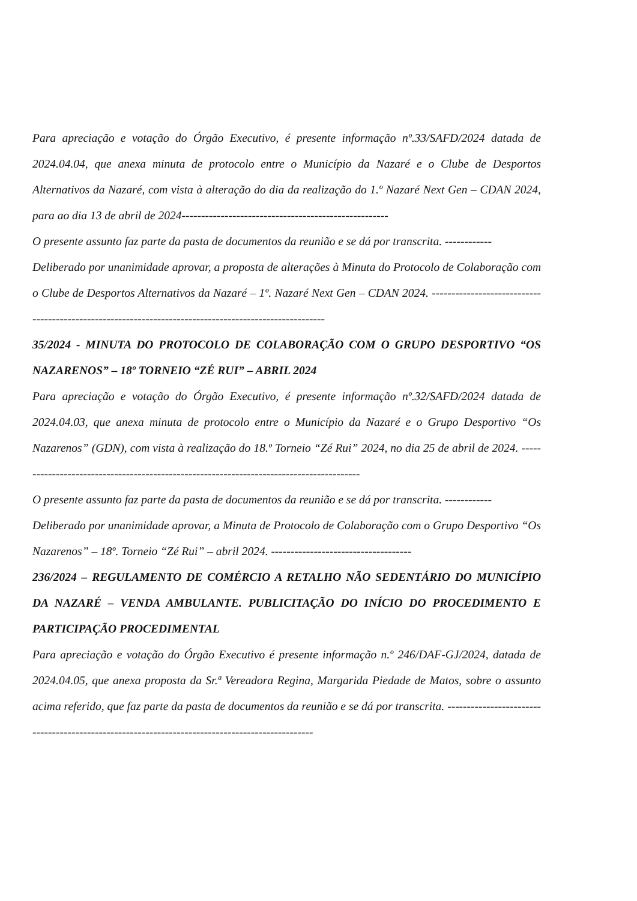Para apreciação e votação do Órgão Executivo, é presente informação nº.33/SAFD/2024 datada de 2024.04.04, que anexa minuta de protocolo entre o Município da Nazaré e o Clube de Desportos Alternativos da Nazaré, com vista à alteração do dia da realização do 1.º Nazaré Next Gen – CDAN 2024, para ao dia 13 de abril de 2024-----------------------------------------------------
O presente assunto faz parte da pasta de documentos da reunião e se dá por transcrita. ------------
Deliberado por unanimidade aprovar, a proposta de alterações à Minuta do Protocolo de Colaboração com o Clube de Desportos Alternativos da Nazaré – 1º. Nazaré Next Gen – CDAN 2024. -------------------------------------------------------------------------------------------------------
35/2024 - MINUTA DO PROTOCOLO DE COLABORAÇÃO COM O GRUPO DESPORTIVO “OS NAZARENOS” – 18º TORNEIO “ZÉ RUI” – ABRIL 2024
Para apreciação e votação do Órgão Executivo, é presente informação nº.32/SAFD/2024 datada de 2024.04.03, que anexa minuta de protocolo entre o Município da Nazaré e o Grupo Desportivo “Os Nazarenos” (GDN), com vista à realização do 18.º Torneio “Zé Rui” 2024, no dia 25 de abril de 2024. -----------------------------------------------------------------------------------------
O presente assunto faz parte da pasta de documentos da reunião e se dá por transcrita. ------------
Deliberado por unanimidade aprovar, a Minuta de Protocolo de Colaboração com o Grupo Desportivo “Os Nazarenos” – 18º. Torneio “Zé Rui” – abril 2024. ------------------------------------
236/2024 – REGULAMENTO DE COMÉRCIO A RETALHO NÃO SEDENTÁRIO DO MUNICÍPIO DA NAZARÉ – VENDA AMBULANTE. PUBLICITAÇÃO DO INÍCIO DO PROCEDIMENTO E PARTICIPAÇÃO PROCEDIMENTAL
Para apreciação e votação do Órgão Executivo é presente informação n.º 246/DAF-GJ/2024, datada de 2024.04.05, que anexa proposta da Sr.ª Vereadora Regina, Margarida Piedade de Matos, sobre o assunto acima referido, que faz parte da pasta de documentos da reunião e se dá por transcrita. ------------------------------------------------------------------------------------------------